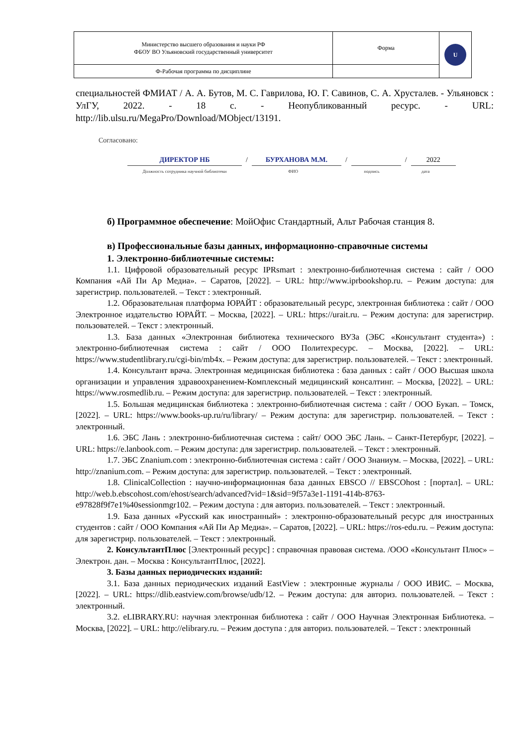| Министерство высшего образования и науки РФ ФБОУ ВО Ульяновский государственный университет | Форма | U |
| Ф-Рабочая программа по дисциплине | | |
специальностей ФМИАТ / А. А. Бутов, М. С. Гаврилова, Ю. Г. Савинов, С. А. Хрусталев. - Ульяновск : УлГУ, 2022. - 18 с. - Неопубликованный ресурс. - URL: http://lib.ulsu.ru/MegaPro/Download/MObject/13191.
Согласовано:
ДИРЕКТОР НБ / БУРХАНОВА М.М. / / 2022
Должность сотрудника научной библиотеки ФИО подпись дата
б) Программное обеспечение: МойОфис Стандартный, Альт Рабочая станция 8.
в) Профессиональные базы данных, информационно-справочные системы
1. Электронно-библиотечные системы:
1.1. Цифровой образовательный ресурс IPRsmart : электронно-библиотечная система : сайт / ООО Компания «Ай Пи Ар Медиа». – Саратов, [2022]. – URL: http://www.iprbookshop.ru. – Режим доступа: для зарегистрир. пользователей. – Текст : электронный.
1.2. Образовательная платформа ЮРАЙТ : образовательный ресурс, электронная библиотека : сайт / ООО Электронное издательство ЮРАЙТ. – Москва, [2022]. – URL: https://urait.ru. – Режим доступа: для зарегистрир. пользователей. – Текст : электронный.
1.3. База данных «Электронная библиотека технического ВУЗа (ЭБС «Консультант студента») : электронно-библиотечная система : сайт / ООО Политехресурс. – Москва, [2022]. – URL: https://www.studentlibrary.ru/cgi-bin/mb4x. – Режим доступа: для зарегистрир. пользователей. – Текст : электронный.
1.4. Консультант врача. Электронная медицинская библиотека : база данных : сайт / ООО Высшая школа организации и управления здравоохранением-Комплексный медицинский консалтинг. – Москва, [2022]. – URL: https://www.rosmedlib.ru. – Режим доступа: для зарегистрир. пользователей. – Текст : электронный.
1.5. Большая медицинская библиотека : электронно-библиотечная система : сайт / ООО Букап. – Томск, [2022]. – URL: https://www.books-up.ru/ru/library/ – Режим доступа: для зарегистрир. пользователей. – Текст : электронный.
1.6. ЭБС Лань : электронно-библиотечная система : сайт/ ООО ЭБС Лань. – Санкт-Петербург, [2022]. – URL: https://e.lanbook.com. – Режим доступа: для зарегистрир. пользователей. – Текст : электронный.
1.7. ЭБС Znanium.com : электронно-библиотечная система : сайт / ООО Знаниум. – Москва, [2022]. – URL: http://znanium.com. – Режим доступа: для зарегистрир. пользователей. – Текст : электронный.
1.8. ClinicalCollection : научно-информационная база данных EBSCO // EBSCOhost : [портал]. – URL: http://web.b.ebscohost.com/ehost/search/advanced?vid=1&sid=9f57a3e1-1191-414b-8763-e97828f9f7e1%40sessionmgr102. – Режим доступа : для авториз. пользователей. – Текст : электронный.
1.9. База данных «Русский как иностранный» : электронно-образовательный ресурс для иностранных студентов : сайт / ООО Компания «Ай Пи Ар Медиа». – Саратов, [2022]. – URL: https://ros-edu.ru. – Режим доступа: для зарегистрир. пользователей. – Текст : электронный.
2. КонсультантПлюс [Электронный ресурс] : справочная правовая система. /ООО «Консультант Плюс» – Электрон. дан. – Москва : КонсультантПлюс, [2022].
3. Базы данных периодических изданий:
3.1. База данных периодических изданий EastView : электронные журналы / ООО ИВИС. – Москва, [2022]. – URL: https://dlib.eastview.com/browse/udb/12. – Режим доступа: для авториз. пользователей. – Текст : электронный.
3.2. eLIBRARY.RU: научная электронная библиотека : сайт / ООО Научная Электронная Библиотека. – Москва, [2022]. – URL: http://elibrary.ru. – Режим доступа : для авториз. пользователей. – Текст : электронный